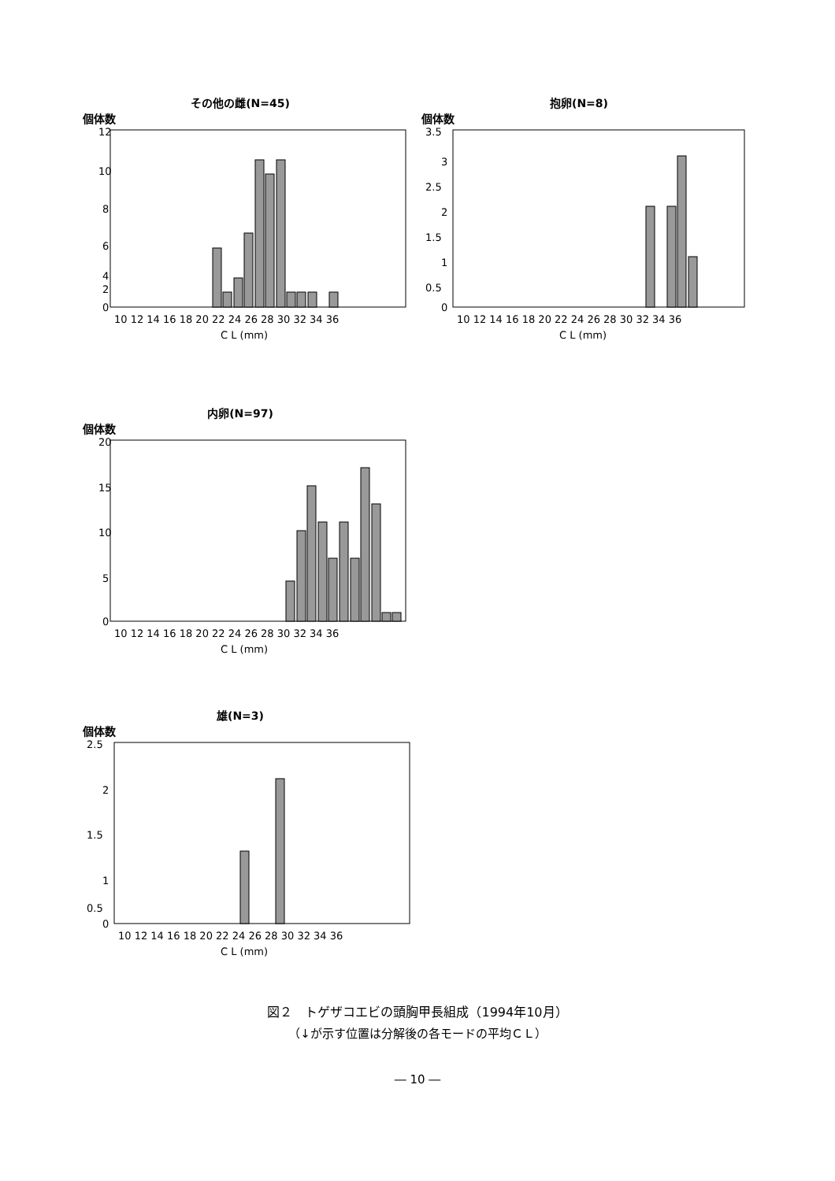その他の雌(N=45)
個体数
12
10
8
6
4
2
0
10 12 14 16 18 20 22 24 26 28 30 32 34 36
C L (mm)
抱卵(N=8)
個体数
3.5
3
2.5
2
1.5
1
0.5
0
10 12 14 16 18 20 22 24 26 28 30 32 34 36
C L (mm)
内卵(N=97)
個体数
20
15
10
5
0
10 12 14 16 18 20 22 24 26 28 30 32 34 36
C L (mm)
雄(N=3)
個体数
2.5
2
1.5
1
0.5
0
10 12 14 16 18 20 22 24 26 28 30 32 34 36
C L (mm)
図２　トゲザコエビの頭胸甲長組成（1994年10月）
（↓が示す位置は分解後の各モードの平均ＣＬ）
― 10 ―